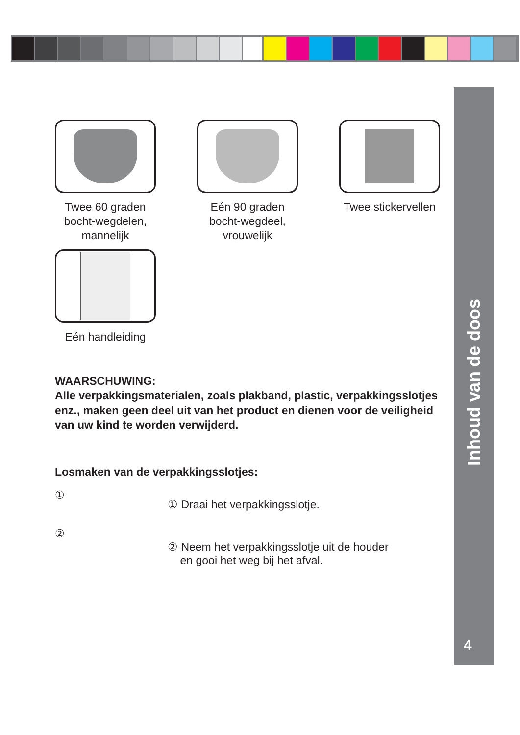Inhoud van de doos
4
Twee 60 graden bocht-wegdelen, mannelijk
Eén 90 graden bocht-wegdeel, vrouwelijk
Twee stickervellen
Eén handleiding
WAARSCHUWING:
Alle verpakkingsmaterialen, zoals plakband, plastic, verpakkingsslotjes enz., maken geen deel uit van het product en dienen voor de veiligheid van uw kind te worden verwijderd.
Losmaken van de verpakkingsslotjes:
①
②
① Draai het verpakkingsslotje.
② Neem het verpakkingsslotje uit de houder
en gooi het weg bij het afval.